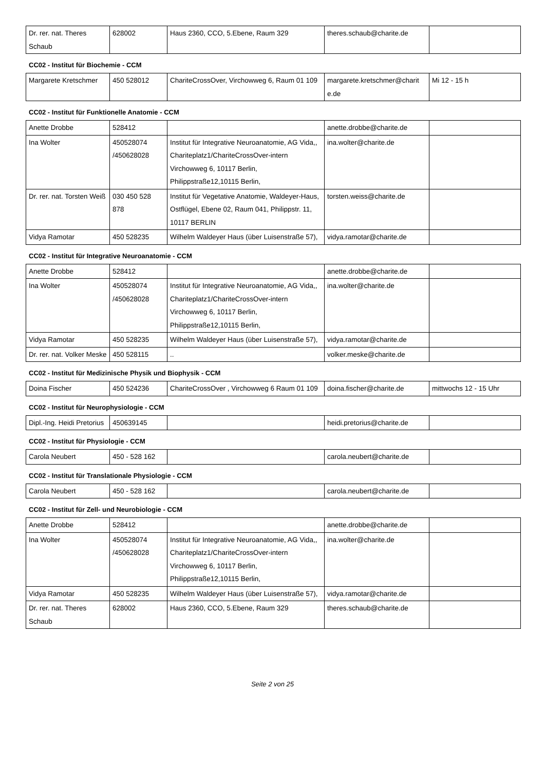| Dr. rer. nat. Theres Schaub | 628002 | Haus 2360, CCO, 5.Ebene, Raum 329 | theres.schaub@charite.de | |
CC02 - Institut für Biochemie - CCM
| Margarete Kretschmer | 450 528012 | ChariteCrossOver, Virchowweg 6, Raum 01 109 | margarete.kretschmer@charit e.de | Mi 12 - 15 h |
CC02 - Institut für Funktionelle Anatomie - CCM
| Anette Drobbe | 528412 | | anette.drobbe@charite.de | |
| Ina Wolter | 450528074 /450628028 | Institut für Integrative Neuroanatomie, AG Vida,, Chariteplatz1/ChariteCrossOver-intern Virchowweg 6, 10117 Berlin, Philippstraße12,10115 Berlin, | ina.wolter@charite.de | |
| Dr. rer. nat. Torsten Weiß | 030 450 528 878 | Institut für Vegetative Anatomie, Waldeyer-Haus, Ostflügel, Ebene 02, Raum 041, Philippstr. 11, 10117 BERLIN | torsten.weiss@charite.de | |
| Vidya Ramotar | 450 528235 | Wilhelm Waldeyer Haus (über Luisenstraße 57), | vidya.ramotar@charite.de | |
CC02 - Institut für Integrative Neuroanatomie - CCM
| Anette Drobbe | 528412 | | anette.drobbe@charite.de | |
| Ina Wolter | 450528074 /450628028 | Institut für Integrative Neuroanatomie, AG Vida,, Chariteplatz1/ChariteCrossOver-intern Virchowweg 6, 10117 Berlin, Philippstraße12,10115 Berlin, | ina.wolter@charite.de | |
| Vidya Ramotar | 450 528235 | Wilhelm Waldeyer Haus (über Luisenstraße 57), | vidya.ramotar@charite.de | |
| Dr. rer. nat. Volker Meske | 450 528115 | .. | volker.meske@charite.de | |
CC02 - Institut für Medizinische Physik und Biophysik - CCM
| Doina Fischer | 450 524236 | ChariteCrossOver , Virchowweg 6 Raum 01 109 | doina.fischer@charite.de | mittwochs 12 - 15 Uhr |
CC02 - Institut für Neurophysiologie - CCM
| Dipl.-Ing. Heidi Pretorius | 450639145 | | heidi.pretorius@charite.de | |
CC02 - Institut für Physiologie - CCM
| Carola Neubert | 450 - 528 162 | | carola.neubert@charite.de | |
CC02 - Institut für Translationale Physiologie - CCM
| Carola Neubert | 450 - 528 162 | | carola.neubert@charite.de | |
CC02 - Institut für Zell- und Neurobiologie - CCM
| Anette Drobbe | 528412 | | anette.drobbe@charite.de | |
| Ina Wolter | 450528074 /450628028 | Institut für Integrative Neuroanatomie, AG Vida,, Chariteplatz1/ChariteCrossOver-intern Virchowweg 6, 10117 Berlin, Philippstraße12,10115 Berlin, | ina.wolter@charite.de | |
| Vidya Ramotar | 450 528235 | Wilhelm Waldeyer Haus (über Luisenstraße 57), | vidya.ramotar@charite.de | |
| Dr. rer. nat. Theres Schaub | 628002 | Haus 2360, CCO, 5.Ebene, Raum 329 | theres.schaub@charite.de | |
Seite 2 von 25